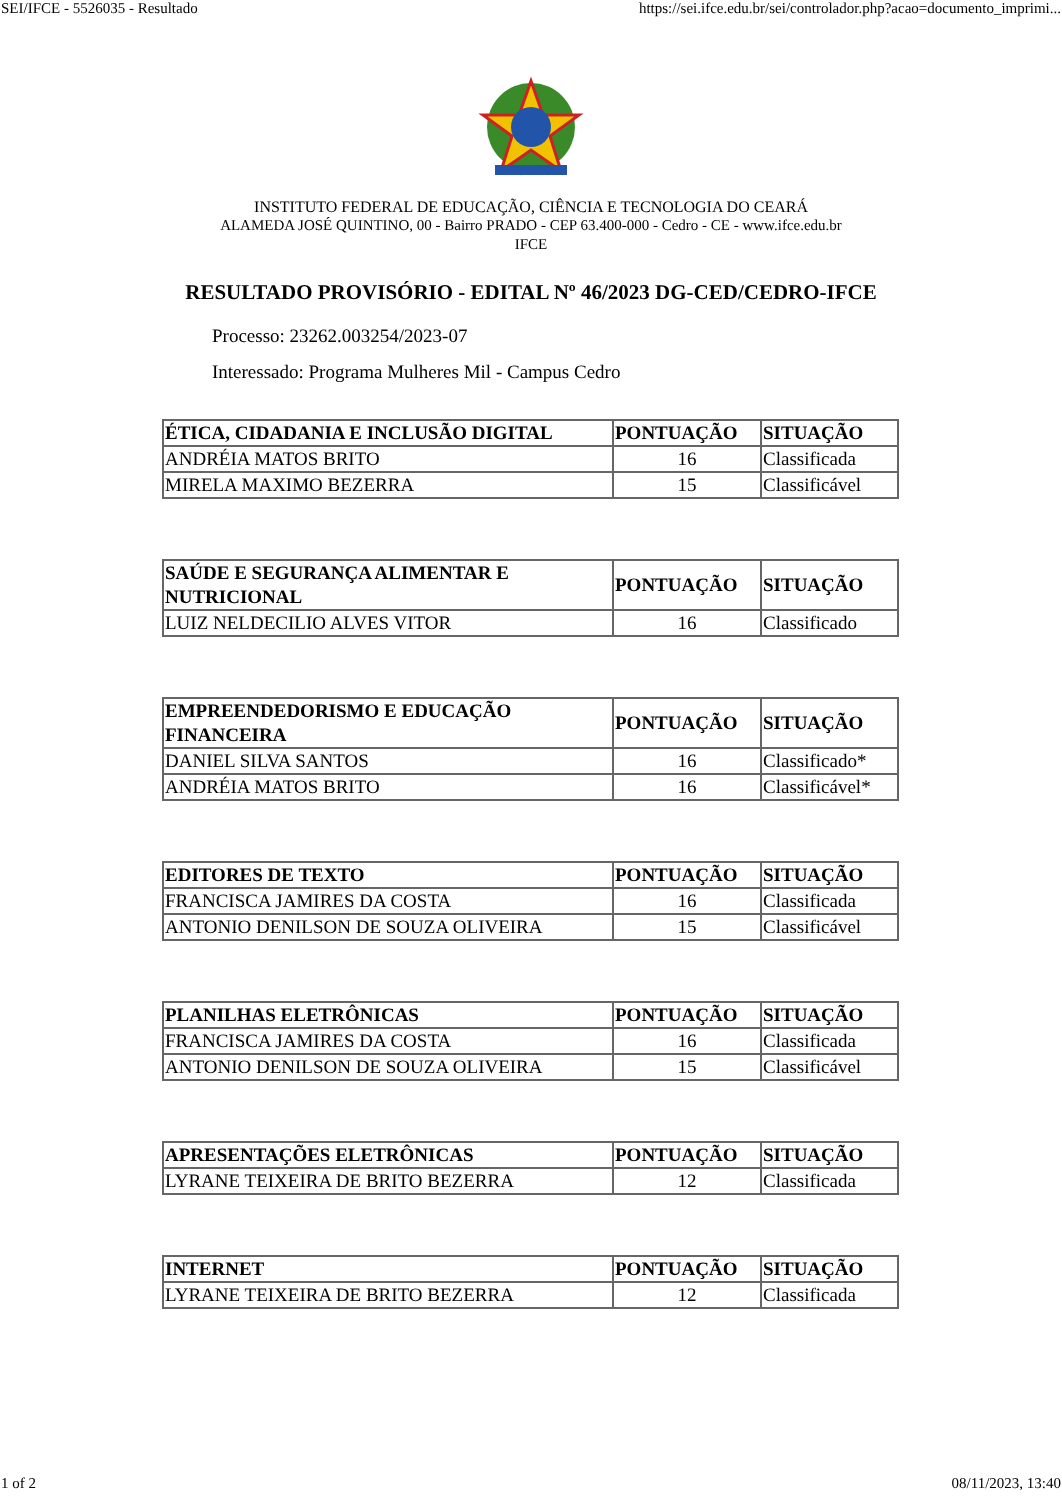SEI/IFCE - 5526035 - Resultado https://sei.ifce.edu.br/sei/controlador.php?acao=documento_imprimi...
INSTITUTO FEDERAL DE EDUCAÇÃO, CIÊNCIA E TECNOLOGIA DO CEARÁ
ALAMEDA JOSÉ QUINTINO, 00 - Bairro PRADO - CEP 63.400-000 - Cedro - CE - www.ifce.edu.br
IFCE
RESULTADO PROVISÓRIO - EDITAL Nº 46/2023 DG-CED/CEDRO-IFCE
Processo: 23262.003254/2023-07
Interessado: Programa Mulheres Mil - Campus Cedro
| ÉTICA, CIDADANIA E INCLUSÃO DIGITAL | PONTUAÇÃO | SITUAÇÃO |
| --- | --- | --- |
| ANDRÉIA MATOS BRITO | 16 | Classificada |
| MIRELA MAXIMO BEZERRA | 15 | Classificável |
| SAÚDE E SEGURANÇA ALIMENTAR E NUTRICIONAL | PONTUAÇÃO | SITUAÇÃO |
| --- | --- | --- |
| LUIZ NELDECILIO ALVES VITOR | 16 | Classificado |
| EMPREENDEDORISMO E EDUCAÇÃO FINANCEIRA | PONTUAÇÃO | SITUAÇÃO |
| --- | --- | --- |
| DANIEL SILVA SANTOS | 16 | Classificado* |
| ANDRÉIA MATOS BRITO | 16 | Classificável* |
| EDITORES DE TEXTO | PONTUAÇÃO | SITUAÇÃO |
| --- | --- | --- |
| FRANCISCA JAMIRES DA COSTA | 16 | Classificada |
| ANTONIO DENILSON DE SOUZA OLIVEIRA | 15 | Classificável |
| PLANILHAS ELETRÔNICAS | PONTUAÇÃO | SITUAÇÃO |
| --- | --- | --- |
| FRANCISCA JAMIRES DA COSTA | 16 | Classificada |
| ANTONIO DENILSON DE SOUZA OLIVEIRA | 15 | Classificável |
| APRESENTAÇÕES ELETRÔNICAS | PONTUAÇÃO | SITUAÇÃO |
| --- | --- | --- |
| LYRANE TEIXEIRA DE BRITO BEZERRA | 12 | Classificada |
| INTERNET | PONTUAÇÃO | SITUAÇÃO |
| --- | --- | --- |
| LYRANE TEIXEIRA DE BRITO BEZERRA | 12 | Classificada |
1 of 2 08/11/2023, 13:40